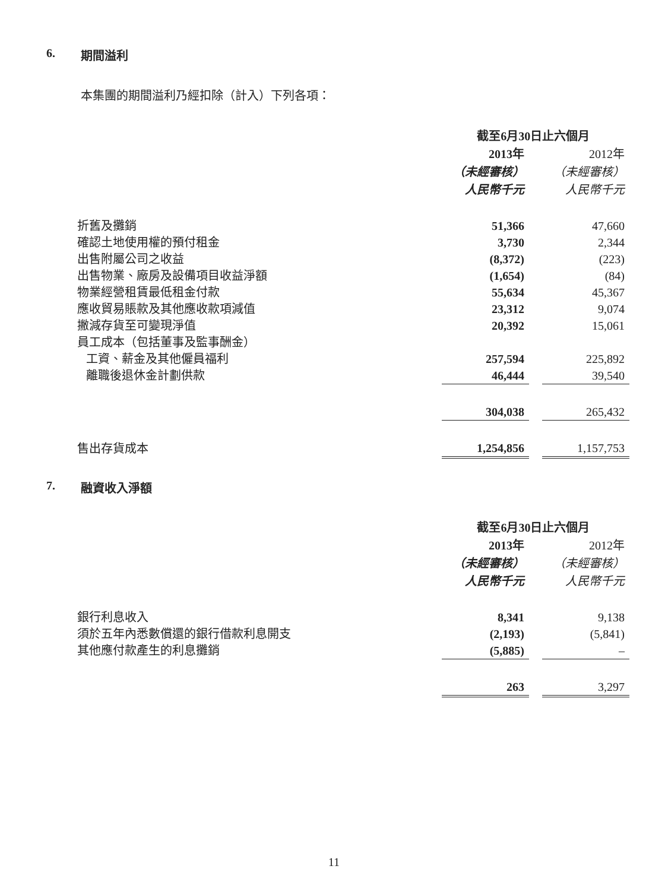6. 期間溢利
本集團的期間溢利乃經扣除（計入）下列各項：
| | 截至6月30日止六個月 | | |
| | 2013年 | | 2012年 |
| | （未經審核） | | （未經審核） |
| | 人民幣千元 | | 人民幣千元 |
| 折舊及攤銷 | 51,366 | | 47,660 |
| 確認土地使用權的預付租金 | 3,730 | | 2,344 |
| 出售附屬公司之收益 | (8,372) | | (223) |
| 出售物業、廠房及設備項目收益淨額 | (1,654) | | (84) |
| 物業經營租賃最低租金付款 | 55,634 | | 45,367 |
| 應收貿易賬款及其他應收款項減值 | 23,312 | | 9,074 |
| 撇減存貨至可變現淨值 | 20,392 | | 15,061 |
| 員工成本（包括董事及監事酬金） | | | |
| 工資、薪金及其他僱員福利 | 257,594 | | 225,892 |
| 離職後退休金計劃供款 | 46,444 | | 39,540 |
| | 304,038 | | 265,432 |
| 售出存貨成本 | 1,254,856 | | 1,157,753 |
7. 融資收入淨額
| | 截至6月30日止六個月 | | |
| | 2013年 | | 2012年 |
| | （未經審核） | | （未經審核） |
| | 人民幣千元 | | 人民幣千元 |
| 銀行利息收入 | 8,341 | | 9,138 |
| 須於五年內悉數償還的銀行借款利息開支 | (2,193) | | (5,841) |
| 其他應付款產生的利息攤銷 | (5,885) | | – |
| | 263 | | 3,297 |
11